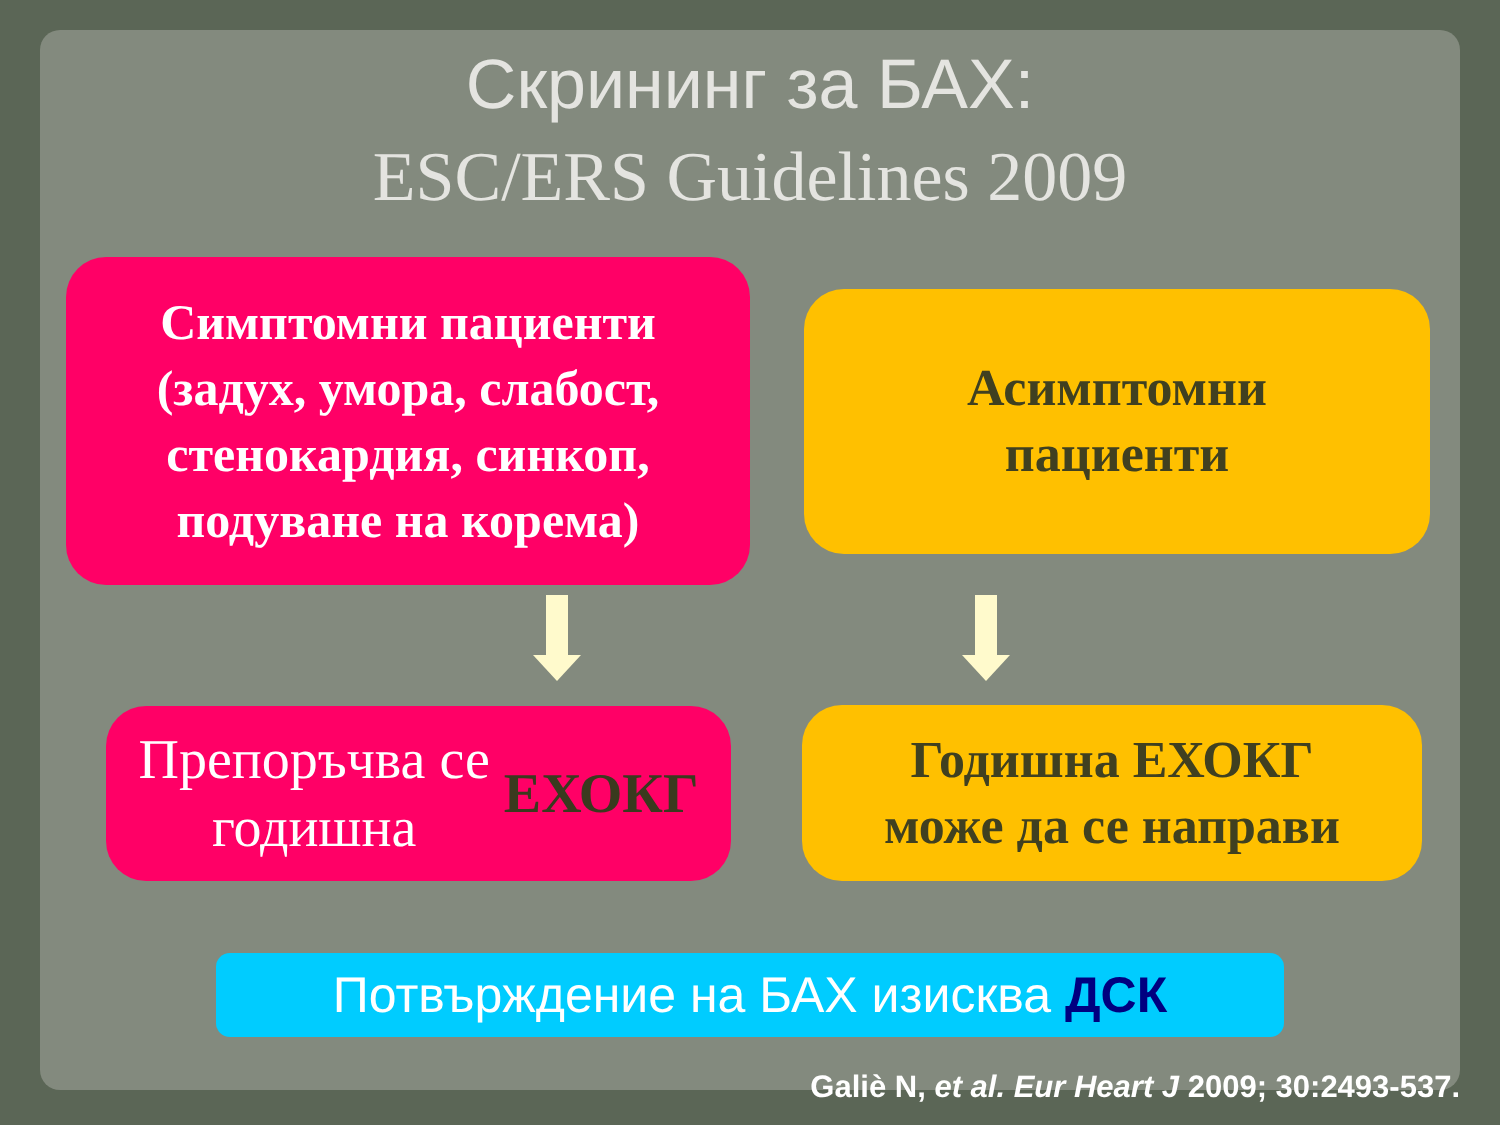Скрининг за БАХ:
ESC/ERS Guidelines 2009
Симптомни пациенти
(задух, умора, слабост,
стенокардия, синкоп,
подуване на корема)
Асимптомни
пациенти
Препоръчва се
годишна ЕХОКГ
Годишна ЕХОКГ
може да се направи
Потвърждение на БАХ изисква ДСК
Galiè N, et al. Eur Heart J 2009; 30:2493-537.